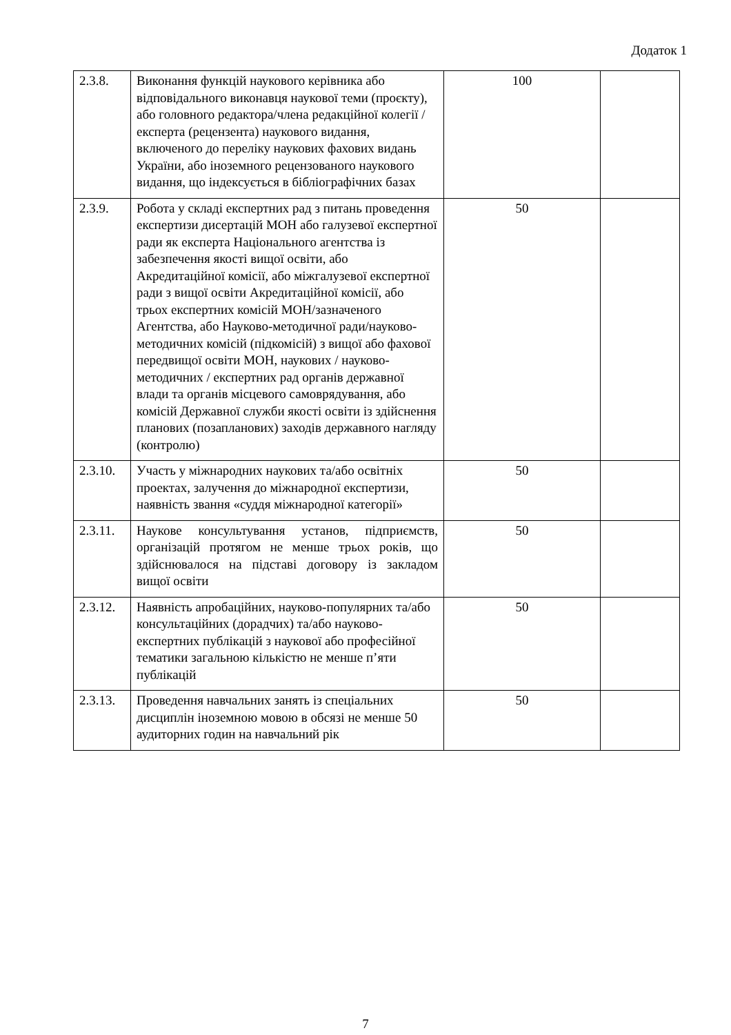Додаток 1
| 2.3.8. | Виконання функцій наукового керівника або відповідального виконавця наукової теми (проєкту), або головного редактора/члена редакційної колегії / експерта (рецензента) наукового видання, включеного до переліку наукових фахових видань України, або іноземного рецензованого наукового видання, що індексується в бібліографічних базах | 100 | |
| 2.3.9. | Робота у складі експертних рад з питань проведення експертизи дисертацій МОН або галузевої експертної ради як експерта Національного агентства із забезпечення якості вищої освіти, або Акредитаційної комісії, або міжгалузевої експертної ради з вищої освіти Акредитаційної комісії, або трьох експертних комісій МОН/зазначеного Агентства, або Науково-методичної ради/науково-методичних комісій (підкомісій) з вищої або фахової передвищої освіти МОН, наукових / науково-методичних / експертних рад органів державної влади та органів місцевого самоврядування, або комісій Державної служби якості освіти із здійснення планових (позапланових) заходів державного нагляду (контролю) | 50 | |
| 2.3.10. | Участь у міжнародних наукових та/або освітніх проектах, залучення до міжнародної експертизи, наявність звання «суддя міжнародної категорії» | 50 | |
| 2.3.11. | Наукове консультування установ, підприємств, організацій протягом не менше трьох років, що здійснювалося на підставі договору із закладом вищої освіти | 50 | |
| 2.3.12. | Наявність апробаційних, науково-популярних та/або консультаційних (дорадчих) та/або науково-експертних публікацій з наукової або професійної тематики загальною кількістю не менше п’яти публікацій | 50 | |
| 2.3.13. | Проведення навчальних занять із спеціальних дисциплін іноземною мовою в обсязі не менше 50 аудиторних годин на навчальний рік | 50 | |
7